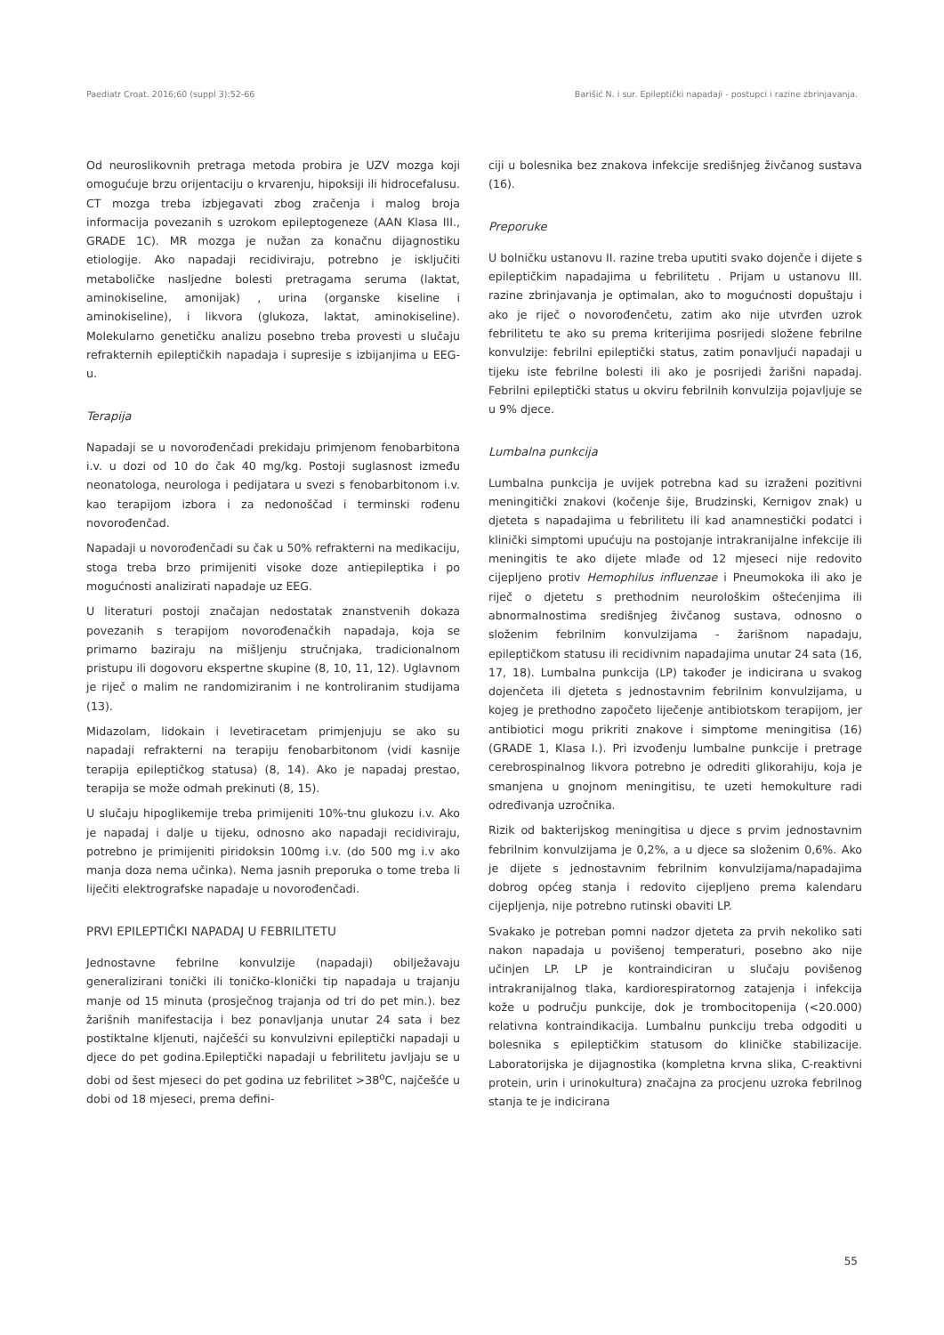Paediatr Croat. 2016;60 (suppl 3):52-66 Barišić N. i sur. Epileptički napadaji - postupci i razine zbrinjavanja.
Od neuroslikovnih pretraga metoda probira je UZV mozga koji omogućuje brzu orijentaciju o krvarenju, hipoksiji ili hidrocefalusu. CT mozga treba izbjegavati zbog zračenja i malog broja informacija povezanih s uzrokom epileptogeneze (AAN Klasa III., GRADE 1C). MR mozga je nužan za konačnu dijagnostiku etiologije. Ako napadaji recidiviraju, potrebno je isključiti metaboličke nasljedne bolesti pretragama seruma (laktat, aminokiseline, amonijak) , urina (organske kiseline i aminokiseline), i likvora (glukoza, laktat, aminokiseline). Molekularno genetičku analizu posebno treba provesti u slučaju refrakternih epileptičkih napadaja i supresije s izbijanjima u EEG-u.
Terapija
Napadaji se u novorođenčadi prekidaju primjenom fenobarbitona i.v. u dozi od 10 do čak 40 mg/kg. Postoji suglasnost između neonatologa, neurologa i pedijatara u svezi s fenobarbitonom i.v. kao terapijom izbora i za nedonoščad i terminski rođenu novorođenčad.
Napadaji u novorođenčadi su čak u 50% refrakterni na medikaciju, stoga treba brzo primijeniti visoke doze antiepileptika i po mogućnosti analizirati napadaje uz EEG.
U literaturi postoji značajan nedostatak znanstvenih dokaza povezanih s terapijom novorođenačkih napadaja, koja se primarno baziraju na mišljenju stručnjaka, tradicionalnom pristupu ili dogovoru ekspertne skupine (8, 10, 11, 12). Uglavnom je riječ o malim ne randomiziranim i ne kontroliranim studijama (13).
Midazolam, lidokain i levetiracetam primjenjuju se ako su napadaji refrakterni na terapiju fenobarbitonom (vidi kasnije terapija epileptičkog statusa) (8, 14). Ako je napadaj prestao, terapija se može odmah prekinuti (8, 15).
U slučaju hipoglikemije treba primijeniti 10%-tnu glukozu i.v. Ako je napadaj i dalje u tijeku, odnosno ako napadaji recidiviraju, potrebno je primijeniti piridoksin 100mg i.v. (do 500 mg i.v ako manja doza nema učinka). Nema jasnih preporuka o tome treba li liječiti elektrografske napadaje u novorođenčadi.
PRVI EPILEPTIČKI NAPADAJ U FEBRILITETU
Jednostavne febrilne konvulzije (napadaji) obilježavaju generalizirani tonički ili toničko-klonički tip napadaja u trajanju manje od 15 minuta (prosječnog trajanja od tri do pet min.). bez žarišnih manifestacija i bez ponavljanja unutar 24 sata i bez postiktalne kljenuti, najčešći su konvulzivni epileptički napadaji u djece do pet godina.Epileptički napadaji u febrilitetu javljaju se u dobi od šest mjeseci do pet godina uz febrilitet >38<sup>o</sup>C, najčešće u dobi od 18 mjeseci, prema defini-
ciji u bolesnika bez znakova infekcije središnjeg živčanog sustava (16).
Preporuke
U bolničku ustanovu II. razine treba uputiti svako dojenče i dijete s epileptičkim napadajima u febrilitetu . Prijam u ustanovu III. razine zbrinjavanja je optimalan, ako to mogućnosti dopuštaju i ako je riječ o novorođenčetu, zatim ako nije utvrđen uzrok febrilitetu te ako su prema kriterijima posrijedi složene febrilne konvulzije: febrilni epileptički status, zatim ponavljući napadaji u tijeku iste febrilne bolesti ili ako je posrijedi žarišni napadaj. Febrilni epileptički status u okviru febrilnih konvulzija pojavljuje se u 9% djece.
Lumbalna punkcija
Lumbalna punkcija je uvijek potrebna kad su izraženi pozitivni meningitički znakovi (kočenje šije, Brudzinski, Kernigov znak) u djeteta s napadajima u febrilitetu ili kad anamnestički podatci i klinički simptomi upućuju na postojanje intrakranijalne infekcije ili meningitis te ako dijete mlađe od 12 mjeseci nije redovito cijepljeno protiv Hemophilus influenzae i Pneumokoka ili ako je riječ o djetetu s prethodnim neurološkim oštećenjima ili abnormalnostima središnjeg živčanog sustava, odnosno o složenim febrilnim konvulzijama - žarišnom napadaju, epileptičkom statusu ili recidivnim napadajima unutar 24 sata (16, 17, 18). Lumbalna punkcija (LP) također je indicirana u svakog dojenčeta ili djeteta s jednostavnim febrilnim konvulzijama, u kojeg je prethodno započeto liječenje antibiotskom terapijom, jer antibiotici mogu prikriti znakove i simptome meningitisa (16) (GRADE 1, Klasa I.). Pri izvođenju lumbalne punkcije i pretrage cerebrospinalnog likvora potrebno je odrediti glikorahiju, koja je smanjena u gnojnom meningitisu, te uzeti hemokulture radi određivanja uzročnika.
Rizik od bakterijskog meningitisa u djece s prvim jednostavnim febrilnim konvulzijama je 0,2%, a u djece sa složenim 0,6%. Ako je dijete s jednostavnim febrilnim konvulzijama/napadajima dobrog općeg stanja i redovito cijepljeno prema kalendaru cijepljenja, nije potrebno rutinski obaviti LP.
Svakako je potreban pomni nadzor djeteta za prvih nekoliko sati nakon napadaja u povišenoj temperaturi, posebno ako nije učinjen LP. LP je kontraindiciran u slučaju povišenog intrakranijalnog tlaka, kardiorespiratornog zatajenja i infekcija kože u području punkcije, dok je trombocitopenija (<20.000) relativna kontraindikacija. Lumbalnu punkciju treba odgoditi u bolesnika s epileptičkim statusom do kliničke stabilizacije. Laboratorijska je dijagnostika (kompletna krvna slika, C-reaktivni protein, urin i urinokultura) značajna za procjenu uzroka febrilnog stanja te je indicirana
55